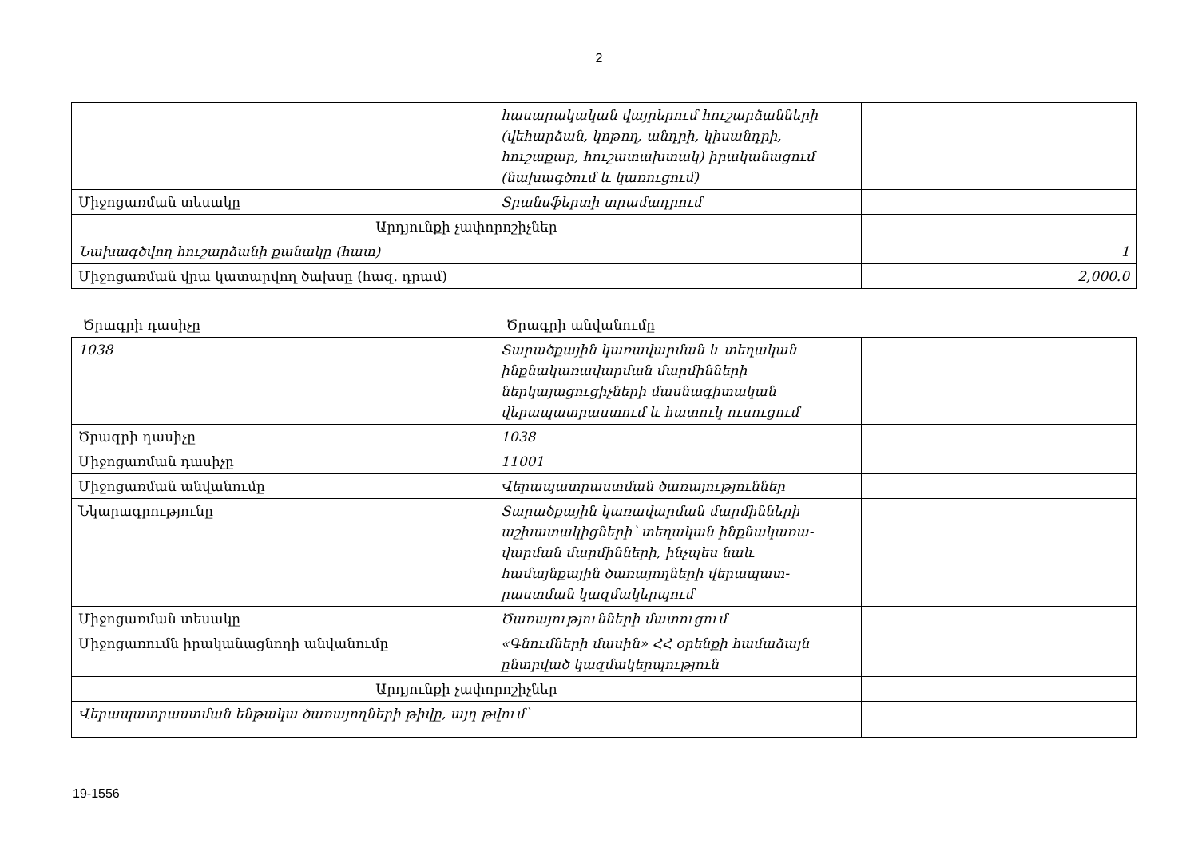2
| | հասարակական վայրերում հուշարձանների (վեհարձան, կոթող, անդրի, կիսանդրի, հուշաքար, հուշատախտակ) իրականացում (նախագծում և կառուցում) | |
| Միջոցառման տեսակը | Տրանսֆերտի տրամադրում | |
| Արդյունքի չափորոշիչներ | | |
| Նախագծվող հուշարձանի քանակը (հատ) | | 1 |
| Միջոցառման վրա կատարվող ծախսը (հազ. դրամ) | | 2,000.0 |
Ծրագրի դասիչը Ծրագրի անվանումը
| 1038 | Տարածքային կառավարման և տեղական ինքնակառավարման մարմինների ներկայացուցիչների մասնագիտական վերապատրաստում և հատուկ ուսուցում | |
| Ծրագրի դասիչը | 1038 | |
| Միջոցառման դասիչը | 11001 | |
| Միջոցառման անվանումը | Վերապատրաստման ծառայություններ | |
| Նկարագրությունը | Տարածքային կառավարման մարմինների աշխատակիցների՝ տեղական ինքնակառա-վարման մարմինների, ինչպես նաև համայնքային ծառայողների վերապատ-րաստման կազմակերպում | |
| Միջոցառման տեսակը | Ծառայությունների մատուցում | |
| Միջոցառումն իրականացնողի անվանումը | «Գնումների մասին» ՀՀ օրենքի համաձայն ընտրված կազմակերպություն | |
| Արդյունքի չափորոշիչներ | | |
| Վերապատրաստման ենթակա ծառայողների թիվը, այդ թվում՝ | | |
19-1556